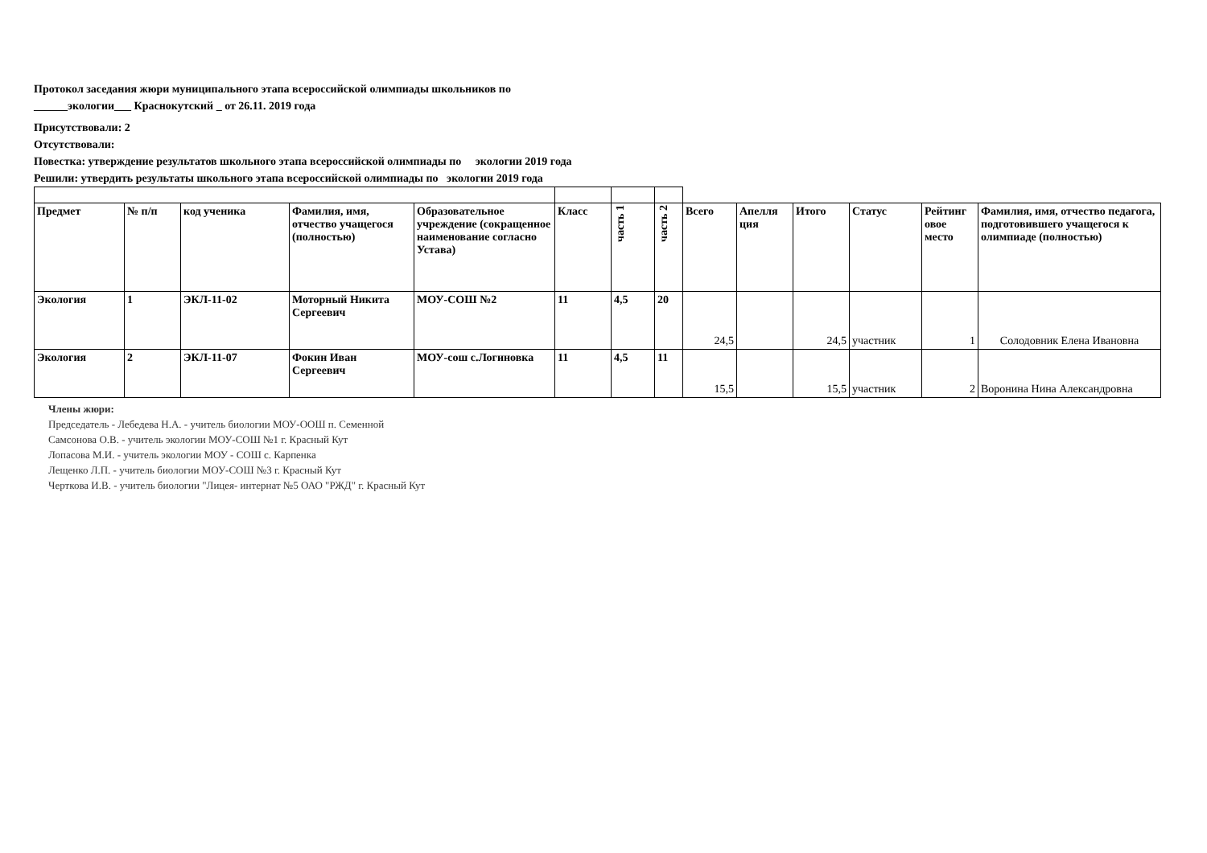Протокол заседания жюри муниципального этапа всероссийской олимпиады школьников по
______экологии___ Краснокутский _ от 26.11. 2019 года
Присутствовали: 2
Отсутствовали:
Повестка: утверждение результатов школьного этапа всероссийской олимпиады по экологии 2019 года
Решили: утвердить результаты школьного этапа всероссийской олимпиады по экологии 2019 года
| Предмет | № п/п | код ученика | Фамилия, имя, отчество учащегося (полностью) | Образовательное учреждение (сокращенное наименование согласно Устава) | Класс | часть 1 | часть 2 | Всего | Апелля ция | Итого | Статус | Рейтинг овое место | Фамилия, имя, отчество педагога, подготовившего учащегося к олимпиаде (полностью) |
| --- | --- | --- | --- | --- | --- | --- | --- | --- | --- | --- | --- | --- | --- |
| Экология | 1 | ЭКЛ-11-02 | Моторный Никита Сергеевич | МОУ-СОШ №2 | 11 | 4,5 | 20 | 24,5 | | 24,5 | участник | 1 | Солодовник Елена Ивановна |
| Экология | 2 | ЭКЛ-11-07 | Фокин Иван Сергеевич | МОУ-сош с.Логиновка | 11 | 4,5 | 11 | 15,5 | | 15,5 | участник | 2 | Воронина Нина Александровна |
Члены жюри:
Председатель - Лебедева Н.А. - учитель биологии МОУ-ООШ п. Семенной
Самсонова О.В. - учитель экологии МОУ-СОШ №1 г. Красный Кут
Лопасова М.И. - учитель экологии МОУ - СОШ с. Карпенка
Лещенко Л.П. - учитель биологии МОУ-СОШ №3 г. Красный Кут
Черткова И.В. - учитель биологии "Лицея- интернат №5 ОАО "РЖД" г. Красный Кут